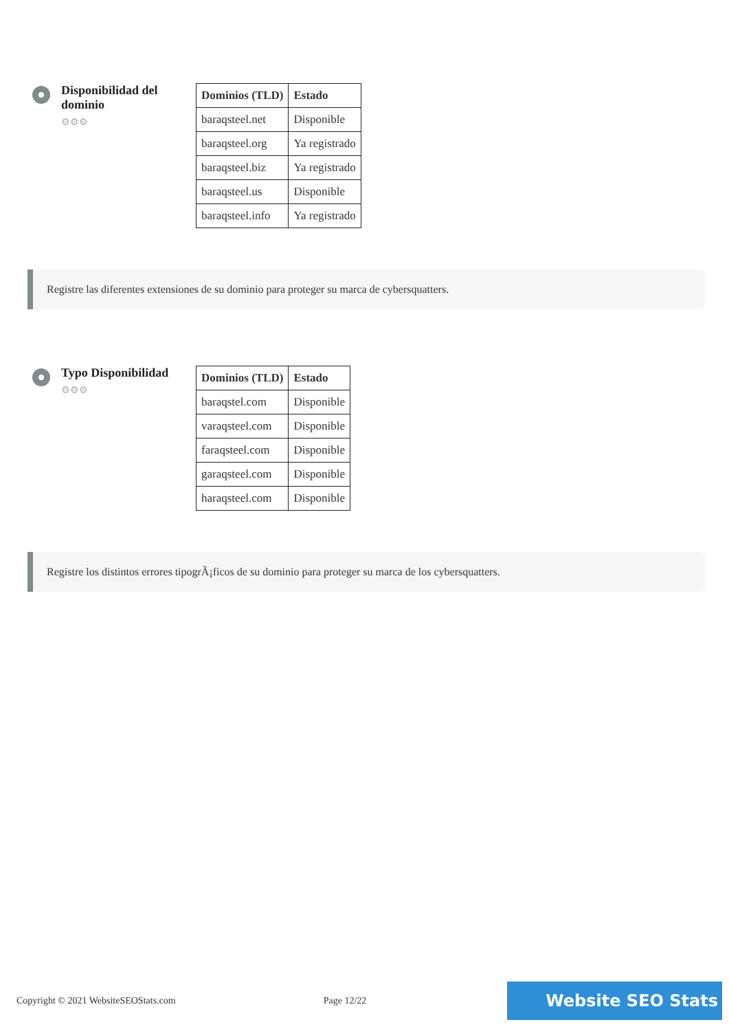Disponibilidad del dominio
⚙⚙⚙
| Dominios (TLD) | Estado |
| --- | --- |
| baraqsteel.net | Disponible |
| baraqsteel.org | Ya registrado |
| baraqsteel.biz | Ya registrado |
| baraqsteel.us | Disponible |
| baraqsteel.info | Ya registrado |
Registre las diferentes extensiones de su dominio para proteger su marca de cybersquatters.
Typo Disponibilidad
⚙⚙⚙
| Dominios (TLD) | Estado |
| --- | --- |
| baraqstel.com | Disponible |
| varaqsteel.com | Disponible |
| faraqsteel.com | Disponible |
| garaqsteel.com | Disponible |
| haraqsteel.com | Disponible |
Registre los distintos errores tipogrÃ¡ficos de su dominio para proteger su marca de los cybersquatters.
Copyright © 2021 WebsiteSEOStats.com Page 12/22 Website SEO Stats